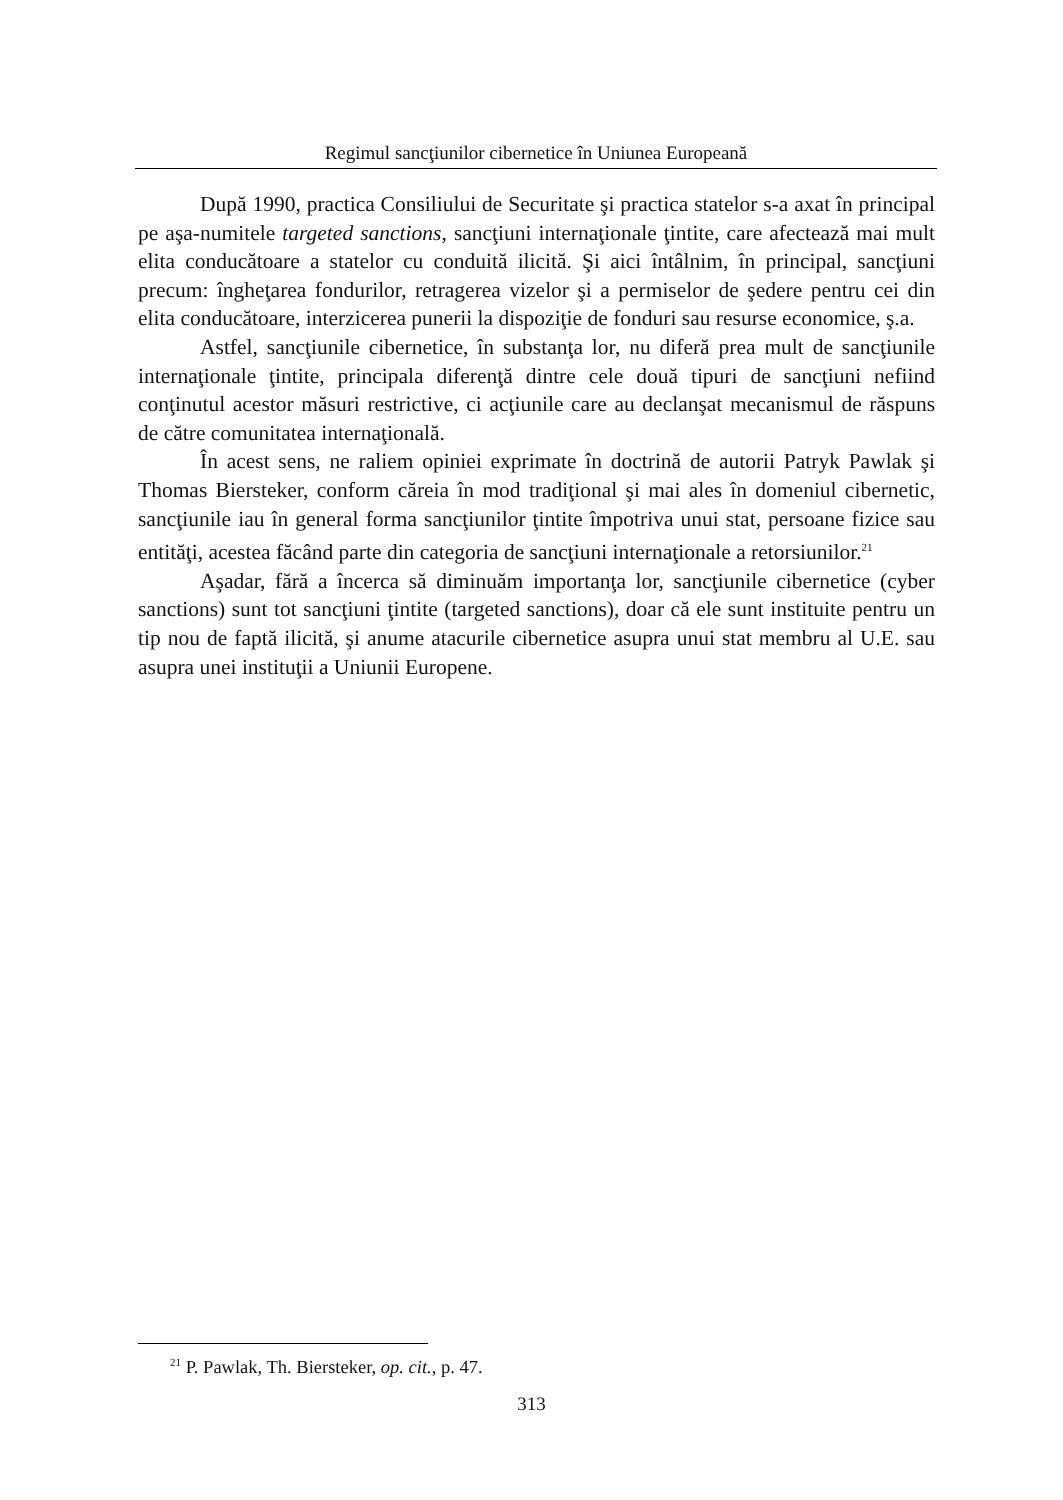Regimul sancţiunilor cibernetice în Uniunea Europeană
După 1990, practica Consiliului de Securitate şi practica statelor s-a axat în principal pe aşa-numitele targeted sanctions, sancţiuni internaţionale ţintite, care afectează mai mult elita conducătoare a statelor cu conduită ilicită. Şi aici întâlnim, în principal, sancţiuni precum: îngheţarea fondurilor, retragerea vizelor şi a permiselor de şedere pentru cei din elita conducătoare, interzicerea punerii la dispoziţie de fonduri sau resurse economice, ş.a.
Astfel, sancţiunile cibernetice, în substanţa lor, nu diferă prea mult de sancţiunile internaţionale ţintite, principala diferenţă dintre cele două tipuri de sancţiuni nefiind conţinutul acestor măsuri restrictive, ci acţiunile care au declanşat mecanismul de răspuns de către comunitatea internaţională.
În acest sens, ne raliem opiniei exprimate în doctrină de autorii Patryk Pawlak şi Thomas Biersteker, conform căreia în mod tradiţional şi mai ales în domeniul cibernetic, sancţiunile iau în general forma sancţiunilor ţintite împotriva unui stat, persoane fizice sau entităţi, acestea făcând parte din categoria de sancţiuni internaţionale a retorsiunilor.<sup>21</sup>
Aşadar, fără a încerca să diminuăm importanţa lor, sancţiunile cibernetice (cyber sanctions) sunt tot sancţiuni ţintite (targeted sanctions), doar că ele sunt instituite pentru un tip nou de faptă ilicită, şi anume atacurile cibernetice asupra unui stat membru al U.E. sau asupra unei instituţii a Uniunii Europene.
<sup>21</sup> P. Pawlak, Th. Biersteker, op. cit., p. 47.
313